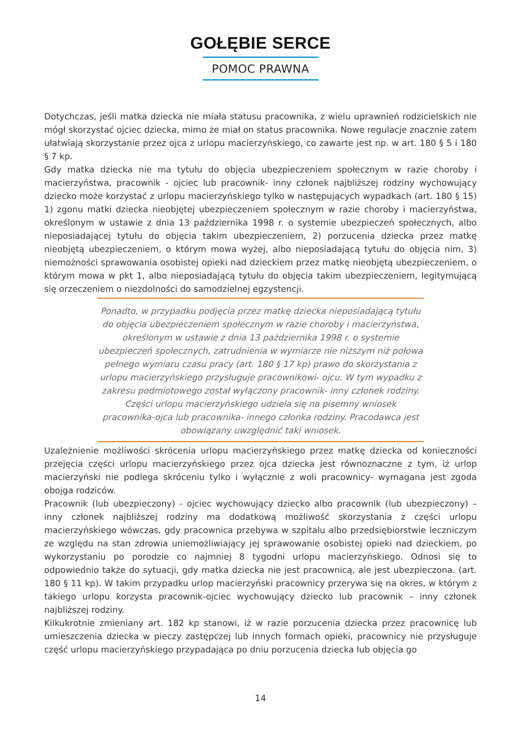GOŁĘBIE SERCE
POMOC PRAWNA
Dotychczas, jeśli matka dziecka nie miała statusu pracownika, z wielu uprawnień rodzicielskich nie mógł skorzystać ojciec dziecka, mimo że miał on status pracownika. Nowe regulacje znacznie zatem ułatwiają skorzystanie przez ojca z urlopu macierzyńskiego, co zawarte jest np. w art. 180 § 5 i 180 § 7 kp.
Gdy matka dziecka nie ma tytułu do objęcia ubezpieczeniem społecznym w razie choroby i macierzyństwa, pracownik - ojciec lub pracownik- inny członek najbliższej rodziny wychowujący dziecko może korzystać z urlopu macierzyńskiego tylko w następujących wypadkach (art. 180 § 15) 1) zgonu matki dziecka nieobjętej ubezpieczeniem społecznym w razie choroby i macierzyństwa, określonym w ustawie z dnia 13 października 1998 r. o systemie ubezpieczeń społecznych, albo nieposiadającej tytułu do objęcia takim ubezpieczeniem, 2) porzucenia dziecka przez matkę nieobjętą ubezpieczeniem, o którym mowa wyżej, albo nieposiadającą tytułu do objęcia nim, 3) niemożności sprawowania osobistej opieki nad dzieckiem przez matkę nieobjętą ubezpieczeniem, o którym mowa w pkt 1, albo nieposiadającą tytułu do objęcia takim ubezpieczeniem, legitymującą się orzeczeniem o niezdolności do samodzielnej egzystencji.
Ponadto, w przypadku podjęcia przez matkę dziecka nieposiadającą tytułu do objęcia ubezpieczeniem społecznym w razie choroby i macierzyństwa, określonym w ustawie z dnia 13 października 1998 r. o systemie ubezpieczeń społecznych, zatrudnienia w wymiarze nie niższym niż połowa pełnego wymiaru czasu pracy (art. 180 § 17 kp) prawo do skorzystania z urlopu macierzyńskiego przysługuje pracownikowi- ojcu. W tym wypadku z zakresu podmiotowego został wyłączony pracownik- inny członek rodziny. Części urlopu macierzyńskiego udziela się na pisemny wniosek pracownika-ojca lub pracownika- innego członka rodziny. Pracodawca jest obowiązany uwzględnić taki wniosek.
Uzależnienie możliwości skrócenia urlopu macierzyńskiego przez matkę dziecka od konieczności przejęcia części urlopu macierzyńskiego przez ojca dziecka jest równoznaczne z tym, iż urlop macierzyński nie podlega skróceniu tylko i wyłącznie z woli pracownicy- wymagana jest zgoda obojga rodziców.
Pracownik (lub ubezpieczony) - ojciec wychowujący dziecko albo pracownik (lub ubezpieczony) – inny członek najbliższej rodziny ma dodatkową możliwość skorzystania z części urlopu macierzyńskiego wówczas, gdy pracownica przebywa w szpitalu albo przedsiębiorstwie leczniczym ze względu na stan zdrowia uniemożliwiający jej sprawowanie osobistej opieki nad dzieckiem, po wykorzystaniu po porodzie co najmniej 8 tygodni urlopu macierzyńskiego. Odnosi się to odpowiednio także do sytuacji, gdy matka dziecka nie jest pracownicą, ale jest ubezpieczona. (art. 180 § 11 kp). W takim przypadku urlop macierzyński pracownicy przerywa się na okres, w którym z takiego urlopu korzysta pracownik-ojciec wychowujący dziecko lub pracownik – inny członek najbliższej rodziny.
Kilkukrotnie zmieniany art. 182 kp stanowi, iż w razie porzucenia dziecka przez pracownicę lub umieszczenia dziecka w pieczy zastępczej lub innych formach opieki, pracownicy nie przysługuje część urlopu macierzyńskiego przypadająca po dniu porzucenia dziecka lub objęcia go
14